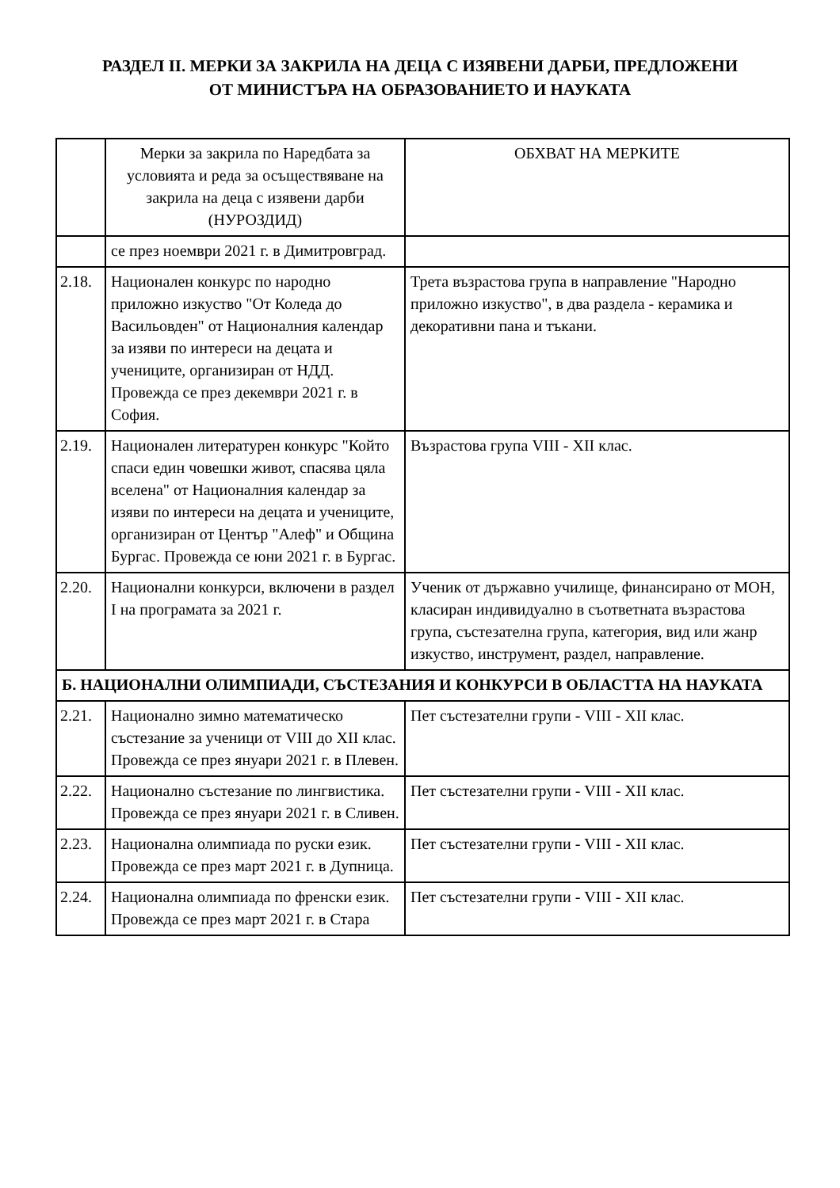РАЗДЕЛ II. МЕРКИ ЗА ЗАКРИЛА НА ДЕЦА С ИЗЯВЕНИ ДАРБИ, ПРЕДЛОЖЕНИ
ОТ МИНИСТЪРА НА ОБРАЗОВАНИЕТО И НАУКАТА
| | Мерки за закрила по Наредбата за условията и реда за осъществяване на закрила на деца с изявени дарби (НУРОЗДИД) | ОБХВАТ НА МЕРКИТЕ |
| --- | --- | --- |
| | се през ноември 2021 г. в Димитровград. | |
| 2.18. | Национален конкурс по народно приложно изкуство "От Коледа до Васильовден" от Националния календар за изяви по интереси на децата и учениците, организиран от НДД. Провежда се през декември 2021 г. в София. | Трета възрастова група в направление "Народно приложно изкуство", в два раздела - керамика и декоративни пана и тъкани. |
| 2.19. | Национален литературен конкурс "Който спаси един човешки живот, спасява цяла вселена" от Националния календар за изяви по интереси на децата и учениците, организиран от Център "Алеф" и Община Бургас. Провежда се юни 2021 г. в Бургас. | Възрастова група VIII - XII клас. |
| 2.20. | Национални конкурси, включени в раздел I на програмата за 2021 г. | Ученик от държавно училище, финансирано от МОН, класиран индивидуално в съответната възрастова група, състезателна група, категория, вид или жанр изкуство, инструмент, раздел, направление. |
| Б. НАЦИОНАЛНИ ОЛИМПИАДИ, СЪСТЕЗАНИЯ И КОНКУРСИ В ОБЛАСТТА НА НАУКАТА | | |
| 2.21. | Национално зимно математическо състезание за ученици от VIII до XII клас. Провежда се през януари 2021 г. в Плевен. | Пет състезателни групи - VIII - XII клас. |
| 2.22. | Национално състезание по лингвистика. Провежда се през януари 2021 г. в Сливен. | Пет състезателни групи - VIII - XII клас. |
| 2.23. | Национална олимпиада по руски език. Провежда се през март 2021 г. в Дупница. | Пет състезателни групи - VIII - XII клас. |
| 2.24. | Национална олимпиада по френски език. Провежда се през март 2021 г. в Стара | Пет състезателни групи - VIII - XII клас. |